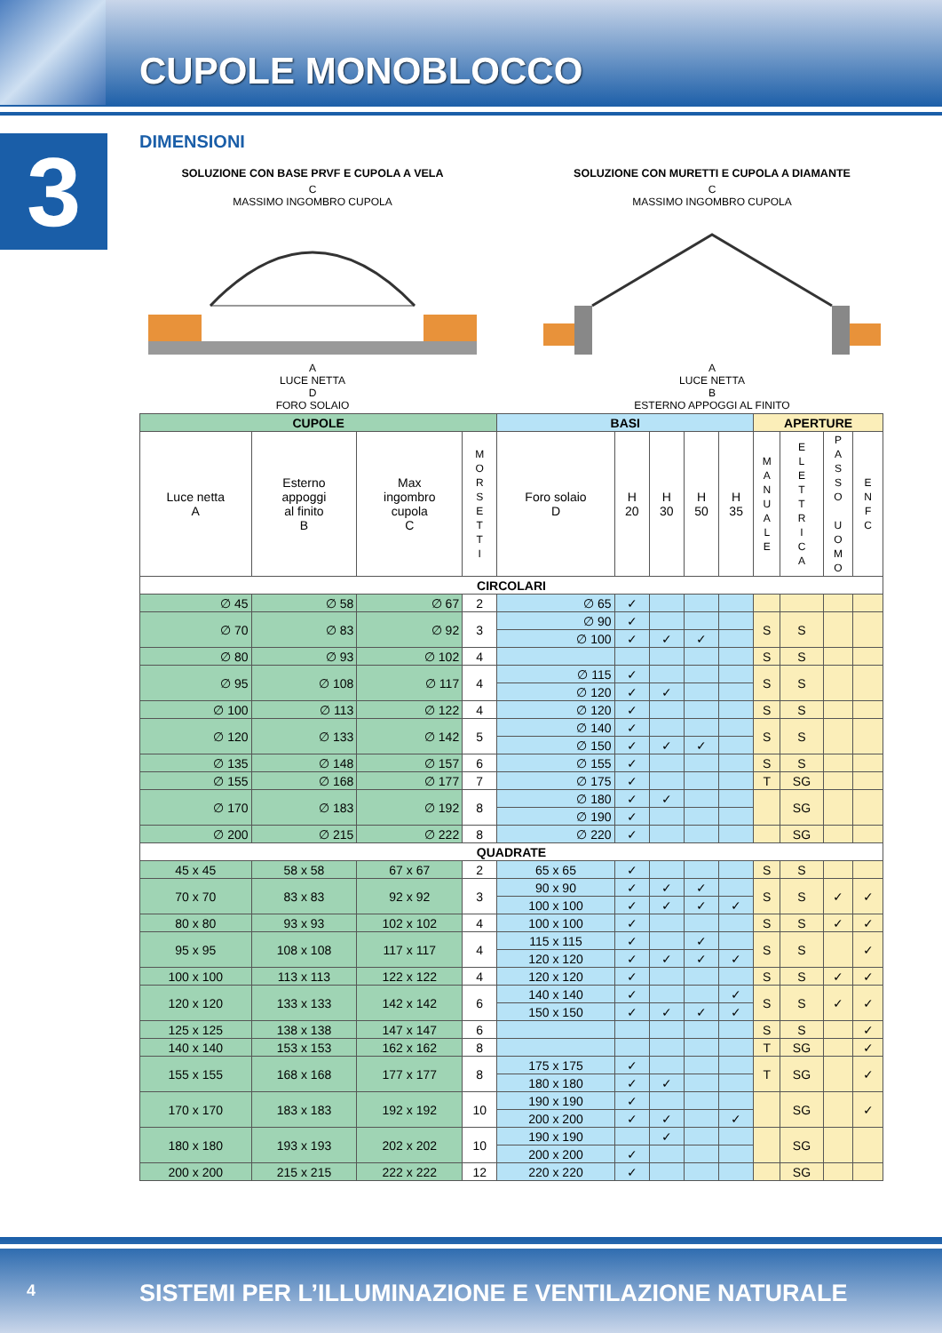CUPOLE MONOBLOCCO
3 DIMENSIONI
SOLUZIONE CON BASE PRVF E CUPOLA A VELA
C
MASSIMO INGOMBRO CUPOLA
A
LUCE NETTA
D
FORO SOLAIO
SOLUZIONE CON MURETTI E CUPOLA A DIAMANTE
C
MASSIMO INGOMBRO CUPOLA
A
LUCE NETTA
B
ESTERNO APPOGGI AL FINITO
| CUPOLE | | | | BASI | | | | | APERTURE | | | |
| --- | --- | --- | --- | --- | --- | --- | --- | --- | --- | --- | --- | --- |
| Luce netta A | Esterno appoggi al finito B | Max ingombro cupola C | M O R S E T T I | Foro solaio D | H 20 | H 30 | H 50 | H 35 | M A N U A L E | E L E T T R I C A | P A S S O U O M O | E N F C |
| CIRCOLARI | | | | | | | | | | | | |
| ∅ 45 | ∅ 58 | ∅ 67 | 2 | ∅ 65 | ✓ | | | | | | | |
| ∅ 70 | ∅ 83 | ∅ 92 | 3 | ∅ 90 | ✓ | | | | S | S | | |
| | | | | ∅ 100 | ✓ | ✓ | ✓ | | | | | |
| ∅ 80 | ∅ 93 | ∅ 102 | 4 | | | | | | S | S | | |
| ∅ 95 | ∅ 108 | ∅ 117 | 4 | ∅ 115 | ✓ | | | | S | S | | |
| | | | | ∅ 120 | ✓ | ✓ | | | | | | |
| ∅ 100 | ∅ 113 | ∅ 122 | 4 | ∅ 120 | ✓ | | | | S | S | | |
| ∅ 120 | ∅ 133 | ∅ 142 | 5 | ∅ 140 | ✓ | | | | S | S | | |
| | | | | ∅ 150 | ✓ | ✓ | ✓ | | | | | |
| ∅ 135 | ∅ 148 | ∅ 157 | 6 | ∅ 155 | ✓ | | | | S | S | | |
| ∅ 155 | ∅ 168 | ∅ 177 | 7 | ∅ 175 | ✓ | | | | T | SG | | |
| ∅ 170 | ∅ 183 | ∅ 192 | 8 | ∅ 180 | ✓ | ✓ | | | | SG | | |
| | | | | ∅ 190 | ✓ | | | | | | | |
| ∅ 200 | ∅ 215 | ∅ 222 | 8 | ∅ 220 | ✓ | | | | | SG | | |
| QUADRATE | | | | | | | | | | | | |
| 45 x 45 | 58 x 58 | 67 x 67 | 2 | 65 x 65 | ✓ | | | | S | S | | |
| 70 x 70 | 83 x 83 | 92 x 92 | 3 | 90 x 90 | ✓ | ✓ | ✓ | | S | S | ✓ | ✓ |
| | | | | 100 x 100 | ✓ | ✓ | ✓ | ✓ | | | | |
| 80 x 80 | 93 x 93 | 102 x 102 | 4 | 100 x 100 | ✓ | | | | S | S | ✓ | ✓ |
| 95 x 95 | 108 x 108 | 117 x 117 | 4 | 115 x 115 | ✓ | | ✓ | | S | S | | ✓ |
| | | | | 120 x 120 | ✓ | ✓ | ✓ | ✓ | | | | |
| 100 x 100 | 113 x 113 | 122 x 122 | 4 | 120 x 120 | ✓ | | | | S | S | ✓ | ✓ |
| 120 x 120 | 133 x 133 | 142 x 142 | 6 | 140 x 140 | ✓ | | | ✓ | S | S | ✓ | ✓ |
| | | | | 150 x 150 | ✓ | ✓ | ✓ | ✓ | | | | |
| 125 x 125 | 138 x 138 | 147 x 147 | 6 | | | | | | S | S | | ✓ |
| 140 x 140 | 153 x 153 | 162 x 162 | 8 | | | | | | T | SG | | ✓ |
| 155 x 155 | 168 x 168 | 177 x 177 | 8 | 175 x 175 | ✓ | | | | T | SG | | ✓ |
| | | | | 180 x 180 | ✓ | ✓ | | | | | | |
| 170 x 170 | 183 x 183 | 192 x 192 | 10 | 190 x 190 | ✓ | | | | | SG | | ✓ |
| | | | | 200 x 200 | ✓ | ✓ | | ✓ | | | | |
| 180 x 180 | 193 x 193 | 202 x 202 | 10 | 190 x 190 | | ✓ | | | | SG | | |
| | | | | 200 x 200 | ✓ | | | | | | | |
| 200 x 200 | 215 x 215 | 222 x 222 | 12 | 220 x 220 | ✓ | | | | | SG | | |
4 SISTEMI PER L’ILLUMINAZIONE E VENTILAZIONE NATURALE